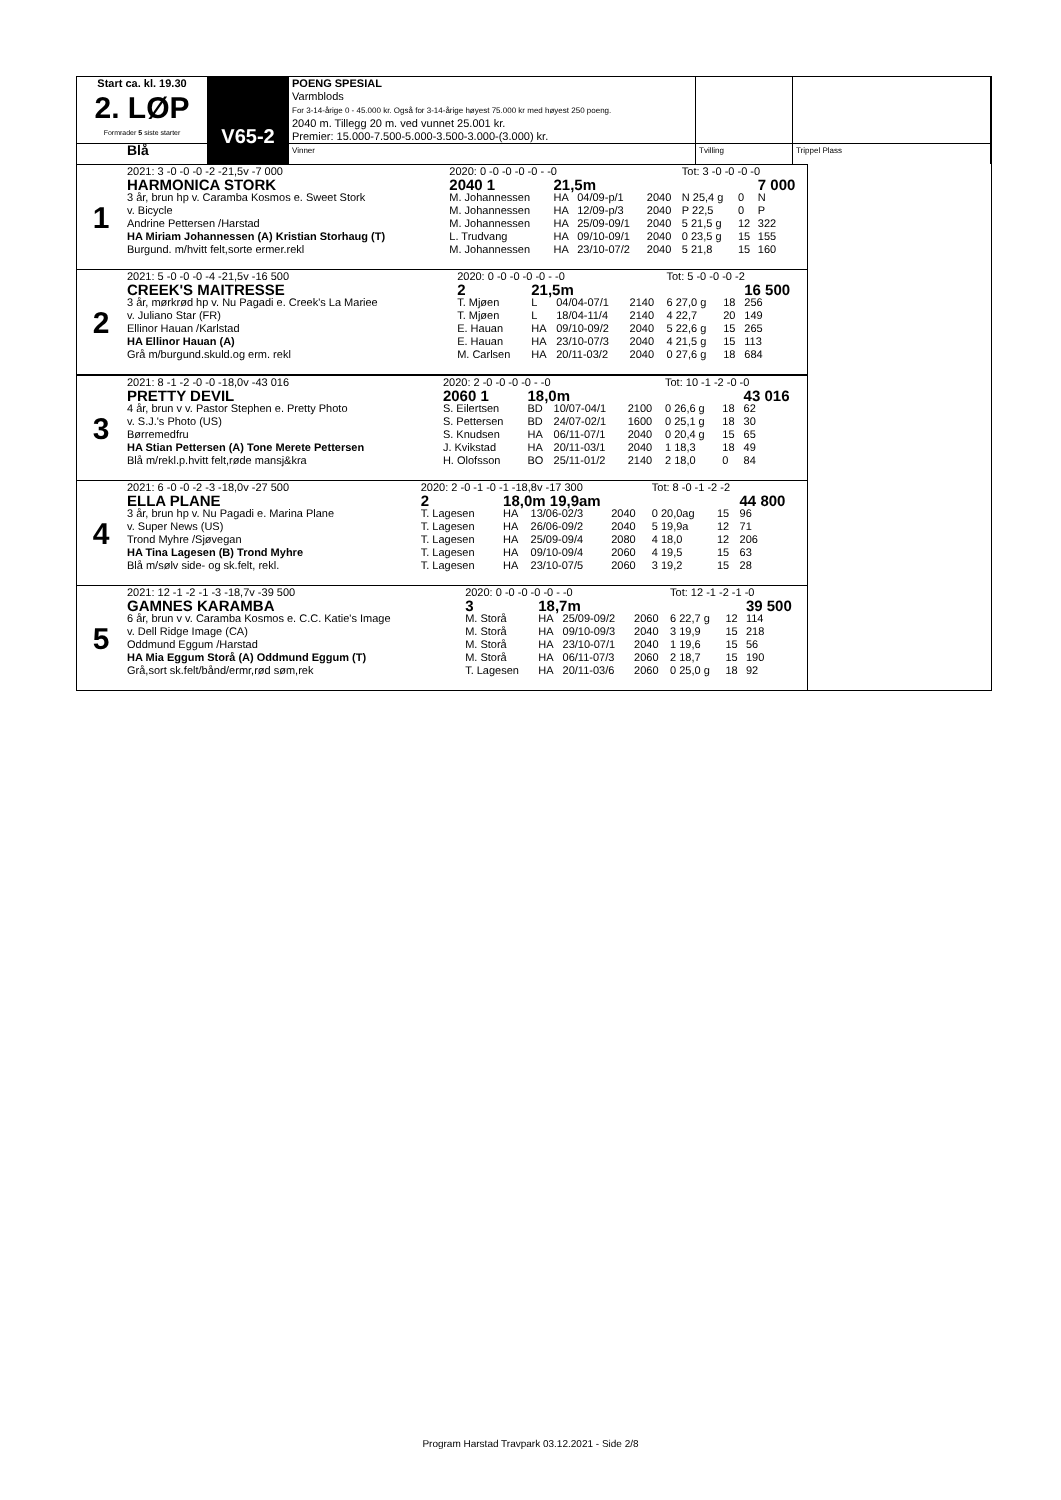| Start ca. kl. 19.30 2. LØP Formrader 5 siste starter | V65-2 | POENG SPESIAL Varmblods For 3-14-årige 0 - 45.000 kr. Også for 3-14-årige høyest 75.000 kr med høyest 250 poeng. 2040 m. Tillegg 20 m. ved vunnet 25.001 kr. Premier: 15.000-7.500-5.000-3.500-3.000-(3.000) kr. | | |
| Blå | | Vinner | Tvilling | Trippel Plass |
1
| 2021: 3 -0 -0 -0 -2 -21,5v -7 000 | 2020: 0 -0 -0 -0 -0 - -0 | | | | Tot: 3 -0 -0 -0 -0 | | |
| HARMONICA STORK | 2040 1 | 21,5m | | | | | 7 000 |
| 3 år, brun hp v. Caramba Kosmos e. Sweet Stork | M. Johannessen | HA | 04/09-p/1 | 2040 | N 25,4 g | 0 | N |
| v. Bicycle | M. Johannessen | HA | 12/09-p/3 | 2040 | P 22,5 | 0 | P |
| Andrine Pettersen /Harstad | M. Johannessen | HA | 25/09-09/1 | 2040 | 5 21,5 g | 12 | 322 |
| HA Miriam Johannessen (A) Kristian Storhaug (T) | L. Trudvang | HA | 09/10-09/1 | 2040 | 0 23,5 g | 15 | 155 |
| Burgund. m/hvitt felt,sorte ermer.rekl | M. Johannessen | HA | 23/10-07/2 | 2040 | 5 21,8 | 15 | 160 |
2
| 2021: 5 -0 -0 -0 -4 -21,5v -16 500 | 2020: 0 -0 -0 -0 -0 - -0 | | | | Tot: 5 -0 -0 -0 -2 | | |
| CREEK'S MAITRESSE | 2 | 21,5m | | | | | 16 500 |
| 3 år, mørkrød hp v. Nu Pagadi e. Creek's La Mariee | T. Mjøen | L | 04/04-07/1 | 2140 | 6 27,0 g | 18 | 256 |
| v. Juliano Star (FR) | T. Mjøen | L | 18/04-11/4 | 2140 | 4 22,7 | 20 | 149 |
| Ellinor Hauan /Karlstad | E. Hauan | HA | 09/10-09/2 | 2040 | 5 22,6 g | 15 | 265 |
| HA Ellinor Hauan (A) | E. Hauan | HA | 23/10-07/3 | 2040 | 4 21,5 g | 15 | 113 |
| Grå m/burgund.skuld.og erm. rekl | M. Carlsen | HA | 20/11-03/2 | 2040 | 0 27,6 g | 18 | 684 |
3
| 2021: 8 -1 -2 -0 -0 -18,0v -43 016 | 2020: 2 -0 -0 -0 -0 - -0 | | | | Tot: 10 -1 -2 -0 -0 | | |
| PRETTY DEVIL | 2060 1 | 18,0m | | | | | 43 016 |
| 4 år, brun v v. Pastor Stephen e. Pretty Photo | S. Eilertsen | BD | 10/07-04/1 | 2100 | 0 26,6 g | 18 | 62 |
| v. S.J.'s Photo (US) | S. Pettersen | BD | 24/07-02/1 | 1600 | 0 25,1 g | 18 | 30 |
| Børremedfru | S. Knudsen | HA | 06/11-07/1 | 2040 | 0 20,4 g | 15 | 65 |
| HA Stian Pettersen (A) Tone Merete Pettersen | J. Kvikstad | HA | 20/11-03/1 | 2040 | 1 18,3 | 18 | 49 |
| Blå m/rekl.p.hvitt felt,røde mansj&kra | H. Olofsson | BO | 25/11-01/2 | 2140 | 2 18,0 | 0 | 84 |
4
| 2021: 6 -0 -0 -2 -3 -18,0v -27 500 | 2020: 2 -0 -1 -0 -1 -18,8v -17 300 | | | | Tot: 8 -0 -1 -2 -2 | | |
| ELLA PLANE | 2 | 18,0m 19,9am | | | | | 44 800 |
| 3 år, brun hp v. Nu Pagadi e. Marina Plane | T. Lagesen | HA | 13/06-02/3 | 2040 | 0 20,0ag | 15 | 96 |
| v. Super News (US) | T. Lagesen | HA | 26/06-09/2 | 2040 | 5 19,9a | 12 | 71 |
| Trond Myhre /Sjøvegan | T. Lagesen | HA | 25/09-09/4 | 2080 | 4 18,0 | 12 | 206 |
| HA Tina Lagesen (B) Trond Myhre | T. Lagesen | HA | 09/10-09/4 | 2060 | 4 19,5 | 15 | 63 |
| Blå m/sølv side- og sk.felt, rekl. | T. Lagesen | HA | 23/10-07/5 | 2060 | 3 19,2 | 15 | 28 |
5
| 2021: 12 -1 -2 -1 -3 -18,7v -39 500 | 2020: 0 -0 -0 -0 -0 - -0 | | | | Tot: 12 -1 -2 -1 -0 | | |
| GAMNES KARAMBA | 3 | 18,7m | | | | | 39 500 |
| 6 år, brun v v. Caramba Kosmos e. C.C. Katie's Image | M. Storå | HA | 25/09-09/2 | 2060 | 6 22,7 g | 12 | 114 |
| v. Dell Ridge Image (CA) | M. Storå | HA | 09/10-09/3 | 2040 | 3 19,9 | 15 | 218 |
| Oddmund Eggum /Harstad | M. Storå | HA | 23/10-07/1 | 2040 | 1 19,6 | 15 | 56 |
| HA Mia Eggum Storå (A) Oddmund Eggum (T) | M. Storå | HA | 06/11-07/3 | 2060 | 2 18,7 | 15 | 190 |
| Grå,sort sk.felt/bånd/ermr,rød søm,rek | T. Lagesen | HA | 20/11-03/6 | 2060 | 0 25,0 g | 18 | 92 |
Program Harstad Travpark 03.12.2021 - Side 2/8